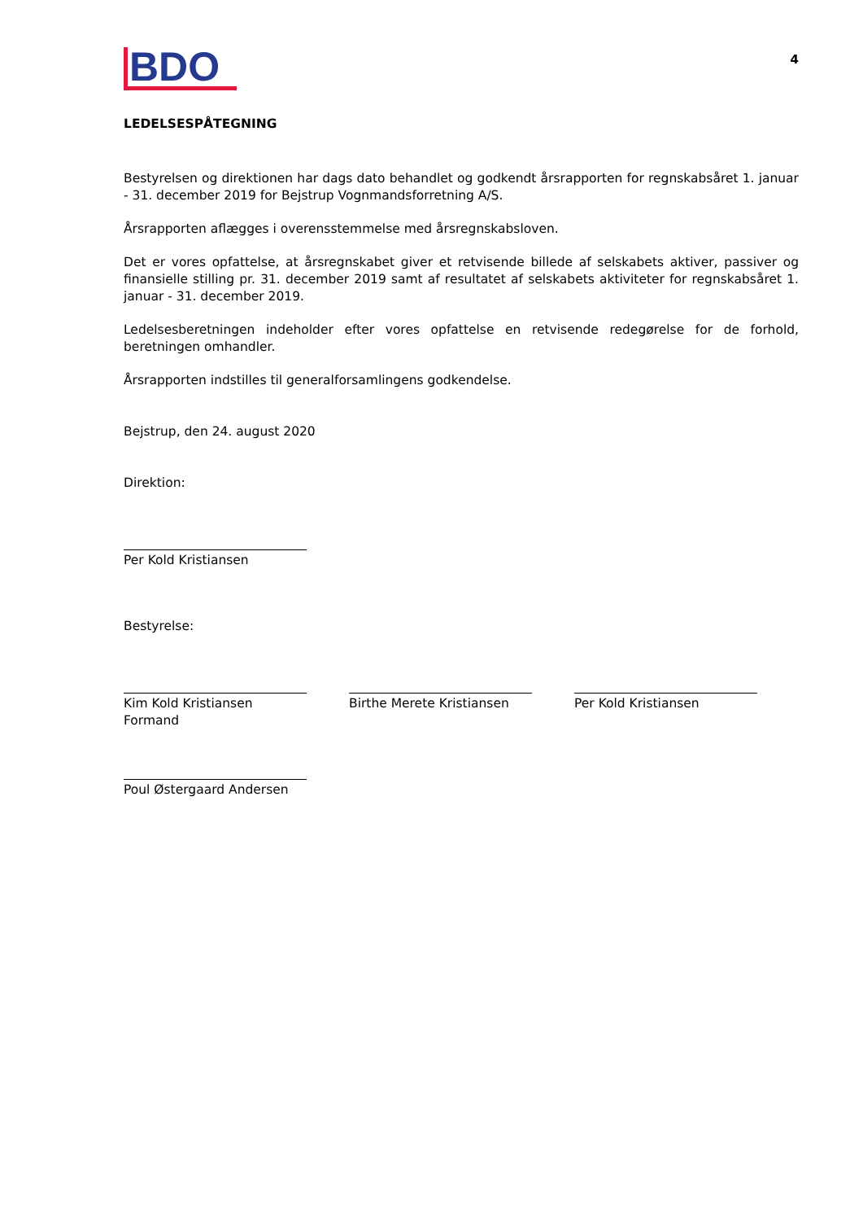BDO
4
LEDELSESPÅTEGNING
Bestyrelsen og direktionen har dags dato behandlet og godkendt årsrapporten for regnskabsåret 1. januar - 31. december 2019 for Bejstrup Vognmandsforretning A/S.
Årsrapporten aflægges i overensstemmelse med årsregnskabsloven.
Det er vores opfattelse, at årsregnskabet giver et retvisende billede af selskabets aktiver, passiver og finansielle stilling pr. 31. december 2019 samt af resultatet af selskabets aktiviteter for regnskabsåret 1. januar - 31. december 2019.
Ledelsesberetningen indeholder efter vores opfattelse en retvisende redegørelse for de forhold, beretningen omhandler.
Årsrapporten indstilles til generalforsamlingens godkendelse.
Bejstrup, den 24. august 2020
Direktion:
Per Kold Kristiansen
Bestyrelse:
Kim Kold Kristiansen
Formand
Birthe Merete Kristiansen
Per Kold Kristiansen
Poul Østergaard Andersen